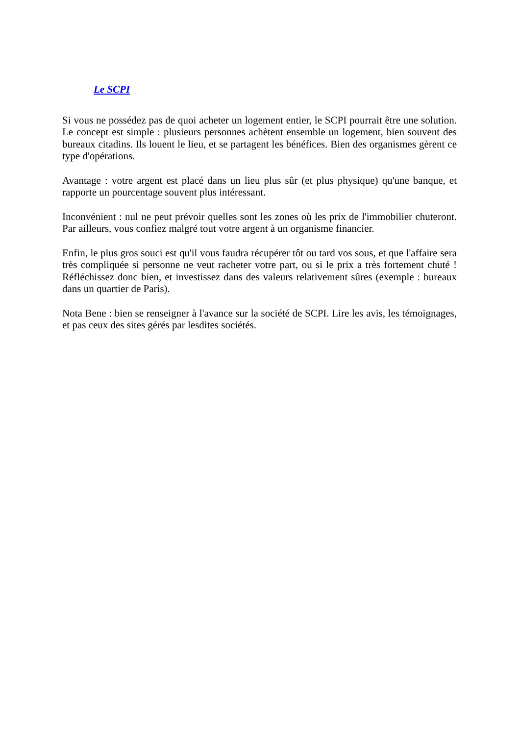Le SCPI
Si vous ne possédez pas de quoi acheter un logement entier, le SCPI pourrait être une solution. Le concept est simple : plusieurs personnes achètent ensemble un logement, bien souvent des bureaux citadins. Ils louent le lieu, et se partagent les bénéfices. Bien des organismes gèrent ce type d'opérations.
Avantage : votre argent est placé dans un lieu plus sûr (et plus physique) qu'une banque, et rapporte un pourcentage souvent plus intéressant.
Inconvénient : nul ne peut prévoir quelles sont les zones où les prix de l'immobilier chuteront. Par ailleurs, vous confiez malgré tout votre argent à un organisme financier.
Enfin, le plus gros souci est qu'il vous faudra récupérer tôt ou tard vos sous, et que l'affaire sera très compliquée si personne ne veut racheter votre part, ou si le prix a très fortement chuté ! Réfléchissez donc bien, et investissez dans des valeurs relativement sûres (exemple : bureaux dans un quartier de Paris).
Nota Bene : bien se renseigner à l'avance sur la société de SCPI. Lire les avis, les témoignages, et pas ceux des sites gérés par lesdites sociétés.